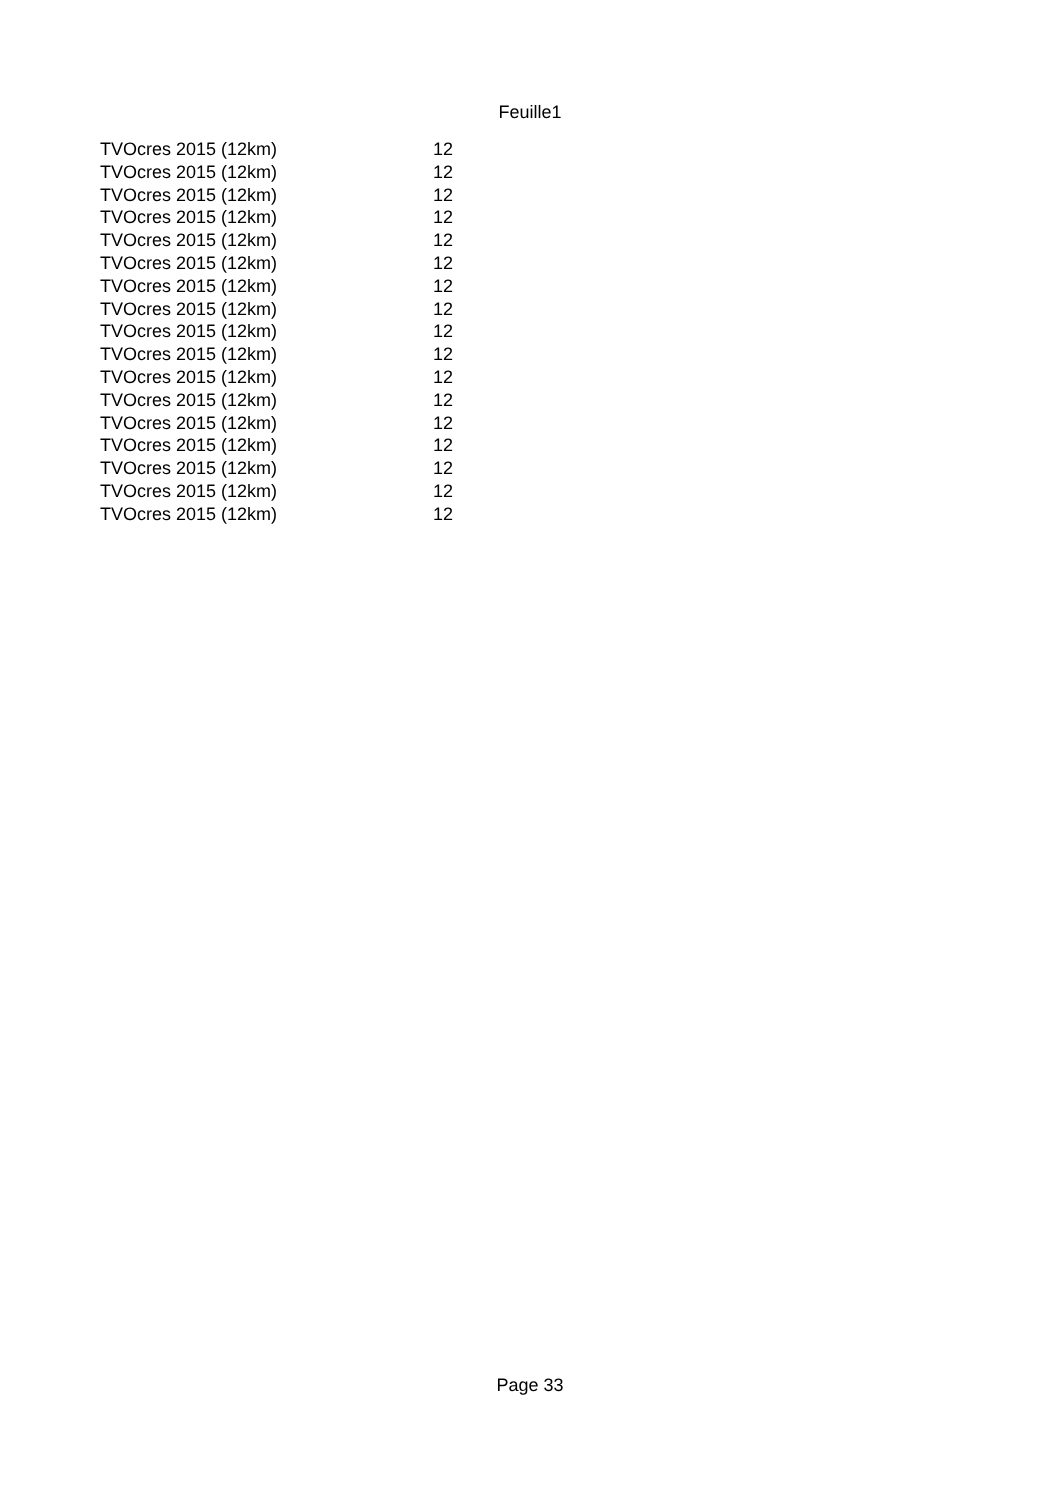Feuille1
| TVOcres 2015 (12km) | 12 |
| TVOcres 2015 (12km) | 12 |
| TVOcres 2015 (12km) | 12 |
| TVOcres 2015 (12km) | 12 |
| TVOcres 2015 (12km) | 12 |
| TVOcres 2015 (12km) | 12 |
| TVOcres 2015 (12km) | 12 |
| TVOcres 2015 (12km) | 12 |
| TVOcres 2015 (12km) | 12 |
| TVOcres 2015 (12km) | 12 |
| TVOcres 2015 (12km) | 12 |
| TVOcres 2015 (12km) | 12 |
| TVOcres 2015 (12km) | 12 |
| TVOcres 2015 (12km) | 12 |
| TVOcres 2015 (12km) | 12 |
| TVOcres 2015 (12km) | 12 |
| TVOcres 2015 (12km) | 12 |
Page 33